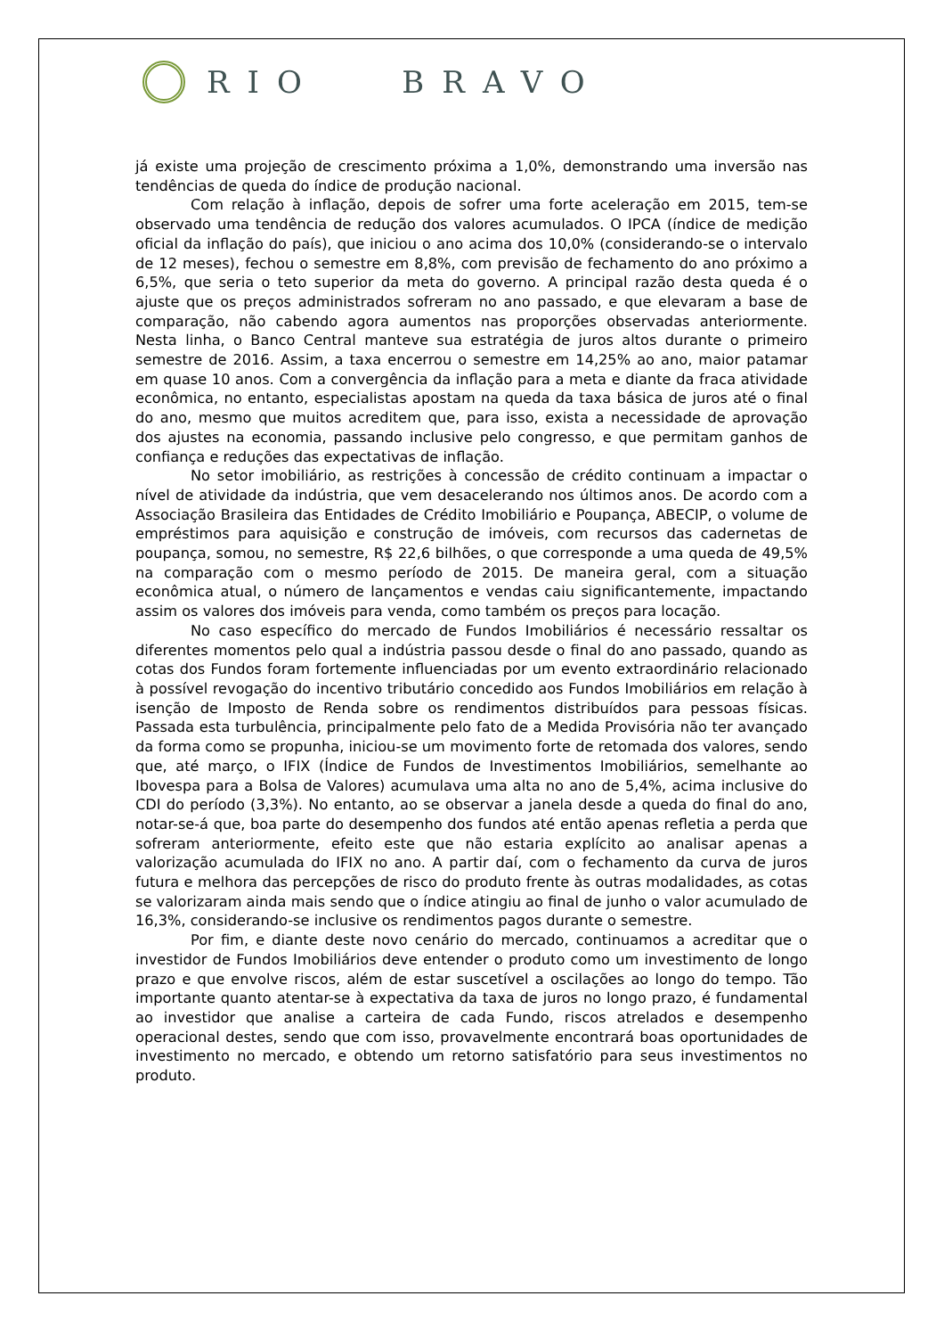RIO BRAVO
já existe uma projeção de crescimento próxima a 1,0%, demonstrando uma inversão nas tendências de queda do índice de produção nacional.
Com relação à inflação, depois de sofrer uma forte aceleração em 2015, tem-se observado uma tendência de redução dos valores acumulados. O IPCA (índice de medição oficial da inflação do país), que iniciou o ano acima dos 10,0% (considerando-se o intervalo de 12 meses), fechou o semestre em 8,8%, com previsão de fechamento do ano próximo a 6,5%, que seria o teto superior da meta do governo. A principal razão desta queda é o ajuste que os preços administrados sofreram no ano passado, e que elevaram a base de comparação, não cabendo agora aumentos nas proporções observadas anteriormente. Nesta linha, o Banco Central manteve sua estratégia de juros altos durante o primeiro semestre de 2016. Assim, a taxa encerrou o semestre em 14,25% ao ano, maior patamar em quase 10 anos. Com a convergência da inflação para a meta e diante da fraca atividade econômica, no entanto, especialistas apostam na queda da taxa básica de juros até o final do ano, mesmo que muitos acreditem que, para isso, exista a necessidade de aprovação dos ajustes na economia, passando inclusive pelo congresso, e que permitam ganhos de confiança e reduções das expectativas de inflação.
No setor imobiliário, as restrições à concessão de crédito continuam a impactar o nível de atividade da indústria, que vem desacelerando nos últimos anos. De acordo com a Associação Brasileira das Entidades de Crédito Imobiliário e Poupança, ABECIP, o volume de empréstimos para aquisição e construção de imóveis, com recursos das cadernetas de poupança, somou, no semestre, R$ 22,6 bilhões, o que corresponde a uma queda de 49,5% na comparação com o mesmo período de 2015. De maneira geral, com a situação econômica atual, o número de lançamentos e vendas caiu significantemente, impactando assim os valores dos imóveis para venda, como também os preços para locação.
No caso específico do mercado de Fundos Imobiliários é necessário ressaltar os diferentes momentos pelo qual a indústria passou desde o final do ano passado, quando as cotas dos Fundos foram fortemente influenciadas por um evento extraordinário relacionado à possível revogação do incentivo tributário concedido aos Fundos Imobiliários em relação à isenção de Imposto de Renda sobre os rendimentos distribuídos para pessoas físicas. Passada esta turbulência, principalmente pelo fato de a Medida Provisória não ter avançado da forma como se propunha, iniciou-se um movimento forte de retomada dos valores, sendo que, até março, o IFIX (Índice de Fundos de Investimentos Imobiliários, semelhante ao Ibovespa para a Bolsa de Valores) acumulava uma alta no ano de 5,4%, acima inclusive do CDI do período (3,3%). No entanto, ao se observar a janela desde a queda do final do ano, notar-se-á que, boa parte do desempenho dos fundos até então apenas refletia a perda que sofreram anteriormente, efeito este que não estaria explícito ao analisar apenas a valorização acumulada do IFIX no ano. A partir daí, com o fechamento da curva de juros futura e melhora das percepções de risco do produto frente às outras modalidades, as cotas se valorizaram ainda mais sendo que o índice atingiu ao final de junho o valor acumulado de 16,3%, considerando-se inclusive os rendimentos pagos durante o semestre.
Por fim, e diante deste novo cenário do mercado, continuamos a acreditar que o investidor de Fundos Imobiliários deve entender o produto como um investimento de longo prazo e que envolve riscos, além de estar suscetível a oscilações ao longo do tempo. Tão importante quanto atentar-se à expectativa da taxa de juros no longo prazo, é fundamental ao investidor que analise a carteira de cada Fundo, riscos atrelados e desempenho operacional destes, sendo que com isso, provavelmente encontrará boas oportunidades de investimento no mercado, e obtendo um retorno satisfatório para seus investimentos no produto.